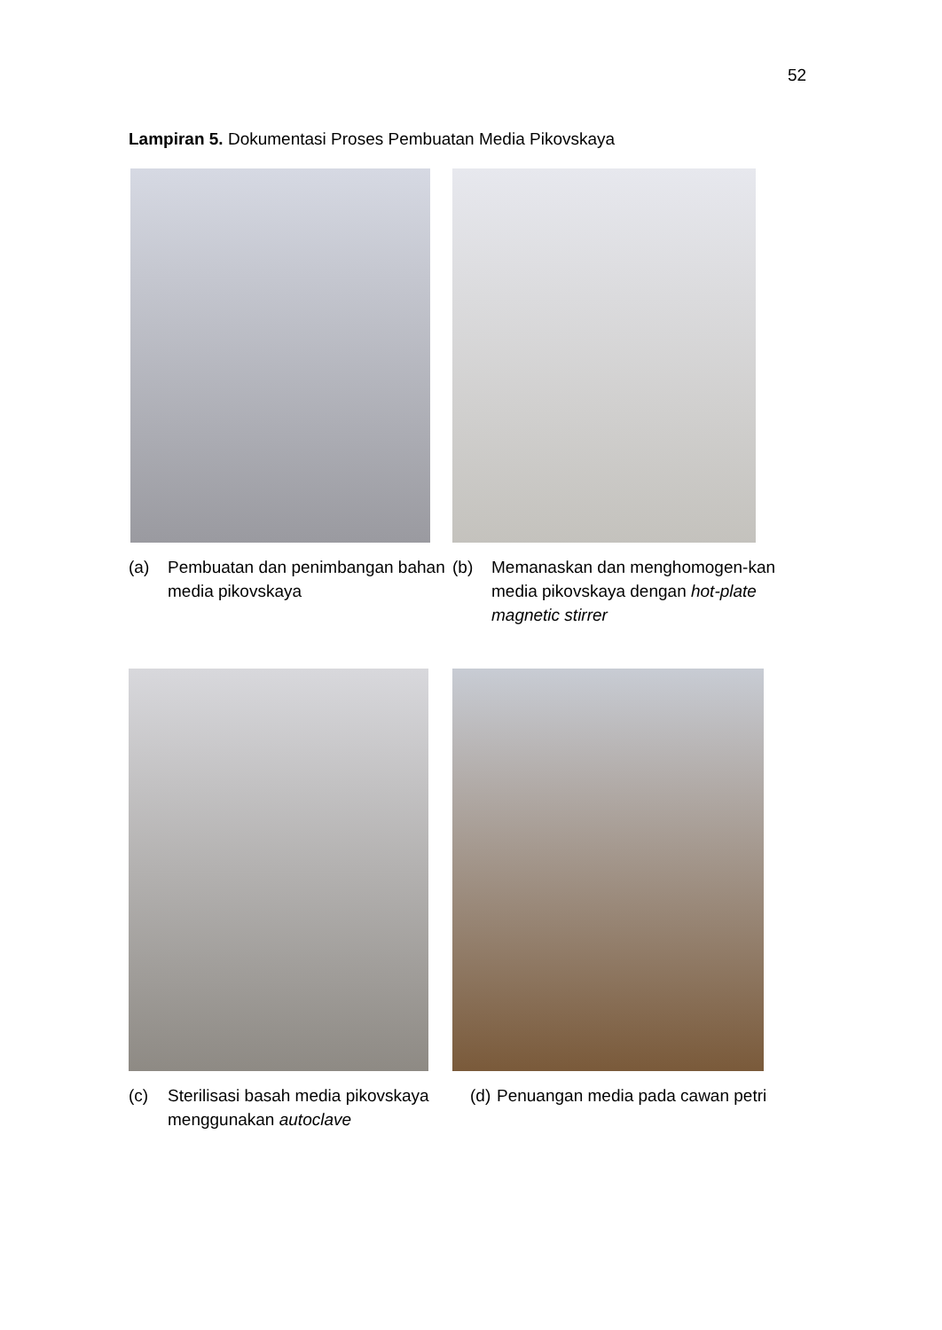52
Lampiran 5. Dokumentasi Proses Pembuatan Media Pikovskaya
(a) Pembuatan dan penimbangan bahan media pikovskaya
(b) Memanaskan dan menghomogen-kan media pikovskaya dengan hot-plate magnetic stirrer
(c) Sterilisasi basah media pikovskaya menggunakan autoclave
(d) Penuangan media pada cawan petri